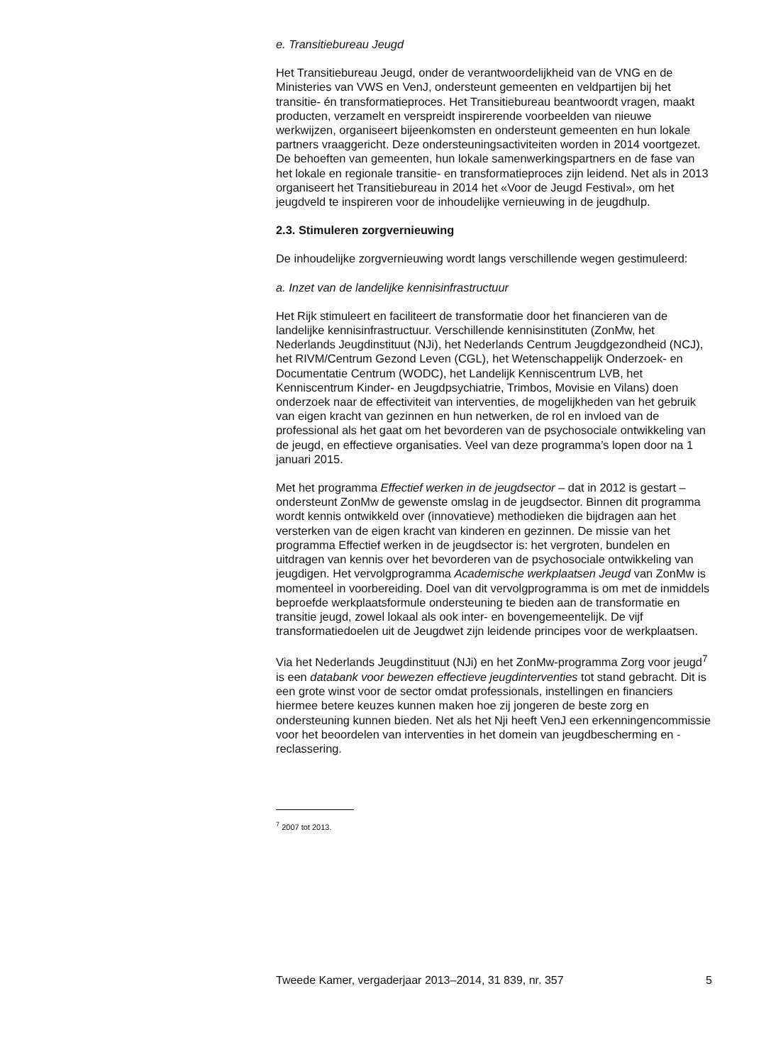e. Transitiebureau Jeugd
Het Transitiebureau Jeugd, onder de verantwoordelijkheid van de VNG en de Ministeries van VWS en VenJ, ondersteunt gemeenten en veldpartijen bij het transitie- én transformatieproces. Het Transitiebureau beantwoordt vragen, maakt producten, verzamelt en verspreidt inspirerende voorbeelden van nieuwe werkwijzen, organiseert bijeenkomsten en ondersteunt gemeenten en hun lokale partners vraaggericht. Deze ondersteuningsactiviteiten worden in 2014 voortgezet. De behoeften van gemeenten, hun lokale samenwerkingspartners en de fase van het lokale en regionale transitie- en transformatieproces zijn leidend. Net als in 2013 organiseert het Transitiebureau in 2014 het «Voor de Jeugd Festival», om het jeugdveld te inspireren voor de inhoudelijke vernieuwing in de jeugdhulp.
2.3. Stimuleren zorgvernieuwing
De inhoudelijke zorgvernieuwing wordt langs verschillende wegen gestimuleerd:
a. Inzet van de landelijke kennisinfrastructuur
Het Rijk stimuleert en faciliteert de transformatie door het financieren van de landelijke kennisinfrastructuur. Verschillende kennisinstituten (ZonMw, het Nederlands Jeugdinstituut (NJi), het Nederlands Centrum Jeugdgezondheid (NCJ), het RIVM/Centrum Gezond Leven (CGL), het Wetenschappelijk Onderzoek- en Documentatie Centrum (WODC), het Landelijk Kenniscentrum LVB, het Kenniscentrum Kinder- en Jeugdpsychiatrie, Trimbos, Movisie en Vilans) doen onderzoek naar de effectiviteit van interventies, de mogelijkheden van het gebruik van eigen kracht van gezinnen en hun netwerken, de rol en invloed van de professional als het gaat om het bevorderen van de psychosociale ontwikkeling van de jeugd, en effectieve organisaties. Veel van deze programma’s lopen door na 1 januari 2015.
Met het programma Effectief werken in de jeugdsector – dat in 2012 is gestart – ondersteunt ZonMw de gewenste omslag in de jeugdsector. Binnen dit programma wordt kennis ontwikkeld over (innovatieve) methodieken die bijdragen aan het versterken van de eigen kracht van kinderen en gezinnen. De missie van het programma Effectief werken in de jeugdsector is: het vergroten, bundelen en uitdragen van kennis over het bevorderen van de psychosociale ontwikkeling van jeugdigen. Het vervolgprogramma Academische werkplaatsen Jeugd van ZonMw is momenteel in voorbereiding. Doel van dit vervolgprogramma is om met de inmiddels beproefde werkplaatsformule ondersteuning te bieden aan de transformatie en transitie jeugd, zowel lokaal als ook inter- en bovengemeentelijk. De vijf transformatiedoelen uit de Jeugdwet zijn leidende principes voor de werkplaatsen.
Via het Nederlands Jeugdinstituut (NJi) en het ZonMw-programma Zorg voor jeugd<sup>7</sup> is een databank voor bewezen effectieve jeugdinterventies tot stand gebracht. Dit is een grote winst voor de sector omdat professionals, instellingen en financiers hiermee betere keuzes kunnen maken hoe zij jongeren de beste zorg en ondersteuning kunnen bieden. Net als het Nji heeft VenJ een erkenningencommissie voor het beoordelen van interventies in het domein van jeugdbescherming en -reclassering.
<sup>7</sup> 2007 tot 2013.
Tweede Kamer, vergaderjaar 2013–2014, 31 839, nr. 357 5